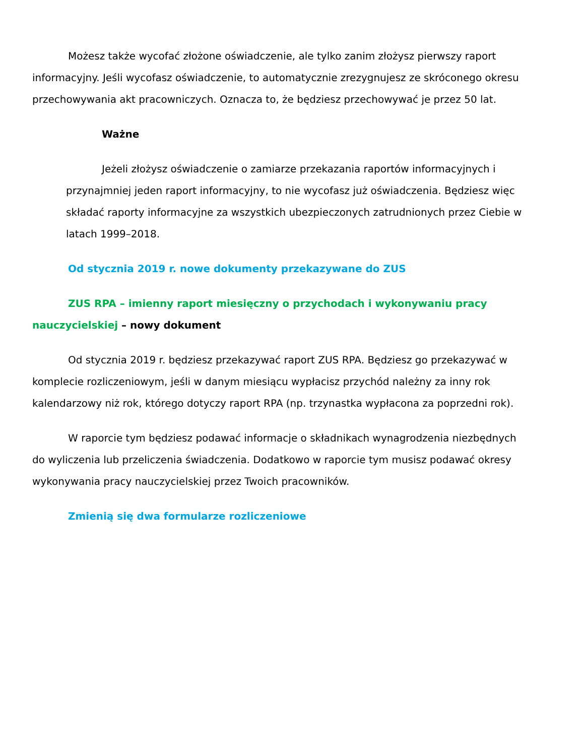Możesz także wycofać złożone oświadczenie, ale tylko zanim złożysz pierwszy raport informacyjny. Jeśli wycofasz oświadczenie, to automatycznie zrezygnujesz ze skróconego okresu przechowywania akt pracowniczych. Oznacza to, że będziesz przechowywać je przez 50 lat.
Ważne
Jeżeli złożysz oświadczenie o zamiarze przekazania raportów informacyjnych i przynajmniej jeden raport informacyjny, to nie wycofasz już oświadczenia. Będziesz więc składać raporty informacyjne za wszystkich ubezpieczonych zatrudnionych przez Ciebie w latach 1999–2018.
Od stycznia 2019 r. nowe dokumenty przekazywane do ZUS
ZUS RPA – imienny raport miesięczny o przychodach i wykonywaniu pracy nauczycielskiej – nowy dokument
Od stycznia 2019 r. będziesz przekazywać raport ZUS RPA. Będziesz go przekazywać w komplecie rozliczeniowym, jeśli w danym miesiącu wypłacisz przychód należny za inny rok kalendarzowy niż rok, którego dotyczy raport RPA (np. trzynastka wypłacona za poprzedni rok).
W raporcie tym będziesz podawać informacje o składnikach wynagrodzenia niezbędnych
do wyliczenia lub przeliczenia świadczenia. Dodatkowo w raporcie tym musisz podawać okresy wykonywania pracy nauczycielskiej przez Twoich pracowników.
Zmienią się dwa formularze rozliczeniowe